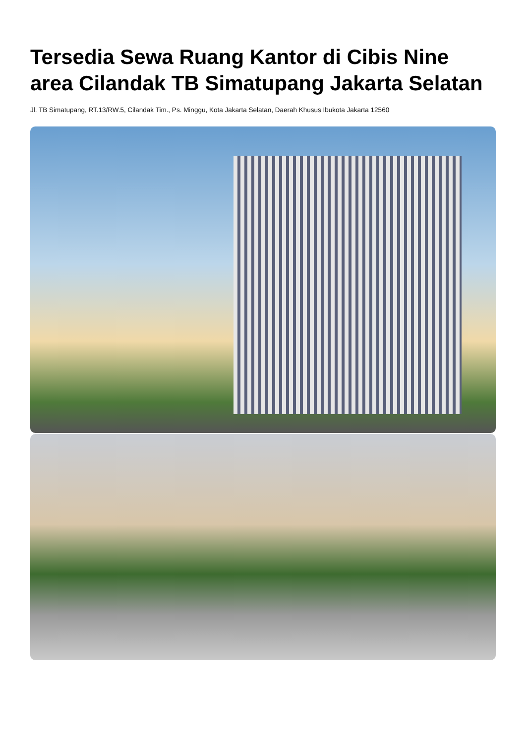Tersedia Sewa Ruang Kantor di Cibis Nine area Cilandak TB Simatupang Jakarta Selatan
Jl. TB Simatupang, RT.13/RW.5, Cilandak Tim., Ps. Minggu, Kota Jakarta Selatan, Daerah Khusus Ibukota Jakarta 12560